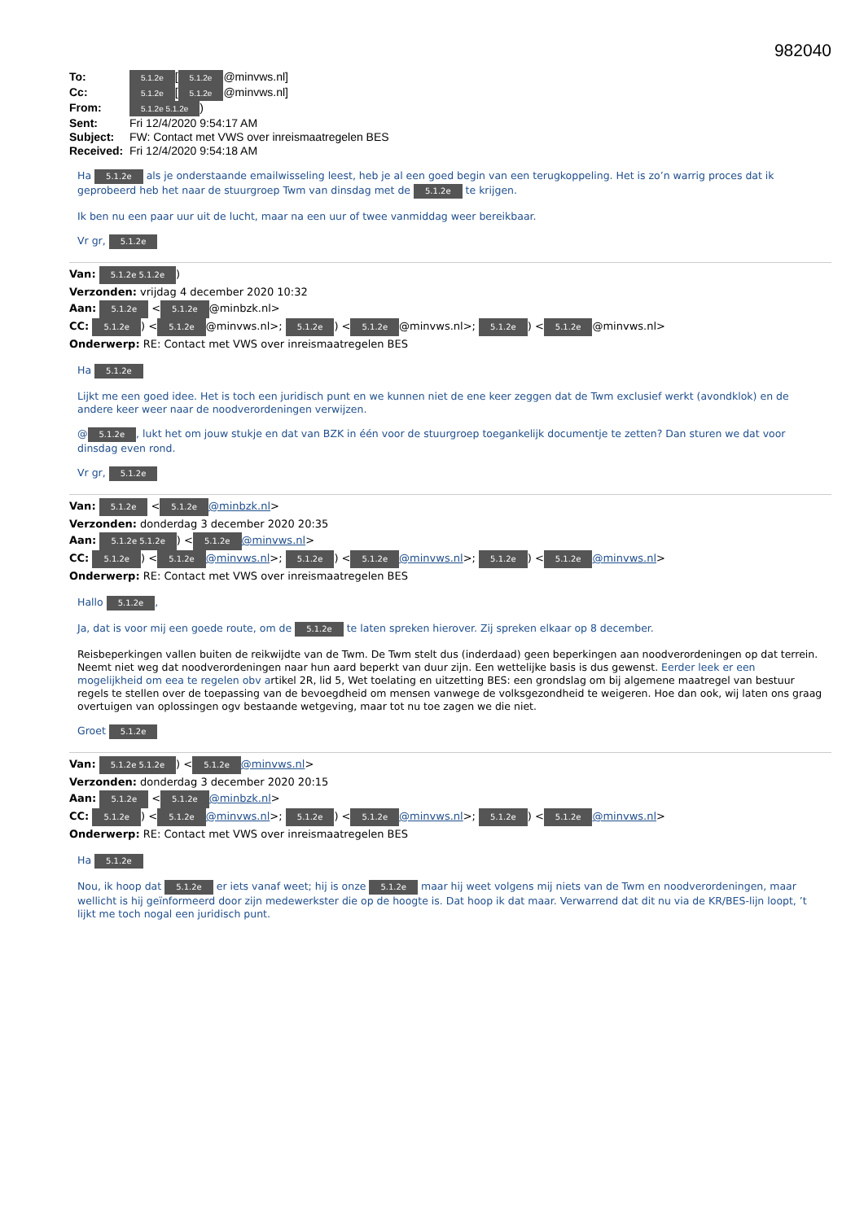982040
To: 5.1.2e [5.1.2e @minvws.nl]
Cc: 5.1.2e [5.1.2e @minvws.nl]
From: 5.1.2e 5.1.2e)
Sent: Fri 12/4/2020 9:54:17 AM
Subject: FW: Contact met VWS over inreismaatregelen BES
Received: Fri 12/4/2020 9:54:18 AM
Ha 5.1.2e als je onderstaande emailwisseling leest, heb je al een goed begin van een terugkoppeling. Het is zo’n warrig proces dat ik geprobeerd heb het naar de stuurgroep Twm van dinsdag met de 5.1.2e te krijgen.
Ik ben nu een paar uur uit de lucht, maar na een uur of twee vanmiddag weer bereikbaar.
Vr gr, 5.1.2e
Van: 5.1.2e 5.1.2e)
Verzonden: vrijdag 4 december 2020 10:32
Aan: 5.1.2e < 5.1.2e @minbzk.nl>
CC: 5.1.2e) < 5.1.2e @minvws.nl>; 5.1.2e) < 5.1.2e @minvws.nl>; 5.1.2e) < 5.1.2e @minvws.nl>
Onderwerp: RE: Contact met VWS over inreismaatregelen BES
Ha 5.1.2e
Lijkt me een goed idee. Het is toch een juridisch punt en we kunnen niet de ene keer zeggen dat de Twm exclusief werkt (avondklok) en de andere keer weer naar de noodverordeningen verwijzen.
@ 5.1.2e, lukt het om jouw stukje en dat van BZK in één voor de stuurgroep toegankelijk documentje te zetten? Dan sturen we dat voor dinsdag even rond.
Vr gr, 5.1.2e
Van: 5.1.2e < 5.1.2e @minbzk.nl>
Verzonden: donderdag 3 december 2020 20:35
Aan: 5.1.2e 5.1.2e) < 5.1.2e @minvws.nl>
CC: 5.1.2e) < 5.1.2e @minvws.nl>; 5.1.2e) < 5.1.2e @minvws.nl>; 5.1.2e) < 5.1.2e @minvws.nl>
Onderwerp: RE: Contact met VWS over inreismaatregelen BES
Hallo 5.1.2e,
Ja, dat is voor mij een goede route, om de 5.1.2e te laten spreken hierover. Zij spreken elkaar op 8 december.
Reisbeperkingen vallen buiten de reikwijdte van de Twm. De Twm stelt dus (inderdaad) geen beperkingen aan noodverordeningen op dat terrein. Neemt niet weg dat noodverordeningen naar hun aard beperkt van duur zijn. Een wettelijke basis is dus gewenst. Eerder leek er een mogelijkheid om eea te regelen obv artikel 2R, lid 5, Wet toelating en uitzetting BES: een grondslag om bij algemene maatregel van bestuur regels te stellen over de toepassing van de bevoegdheid om mensen vanwege de volksgezondheid te weigeren. Hoe dan ook, wij laten ons graag overtuigen van oplossingen ogv bestaande wetgeving, maar tot nu toe zagen we die niet.
Groet 5.1.2e
Van: 5.1.2e 5.1.2e) < 5.1.2e @minvws.nl>
Verzonden: donderdag 3 december 2020 20:15
Aan: 5.1.2e < 5.1.2e @minbzk.nl>
CC: 5.1.2e) < 5.1.2e @minvws.nl>; 5.1.2e) < 5.1.2e @minvws.nl>; 5.1.2e) < 5.1.2e @minvws.nl>
Onderwerp: RE: Contact met VWS over inreismaatregelen BES
Ha 5.1.2e
Nou, ik hoop dat 5.1.2e er iets vanaf weet; hij is onze 5.1.2e maar hij weet volgens mij niets van de Twm en noodverordeningen, maar wellicht is hij geïnformeerd door zijn medewerkster die op de hoogte is. Dat hoop ik dat maar. Verwarrend dat dit nu via de KR/BES-lijn loopt, ’t lijkt me toch nogal een juridisch punt.